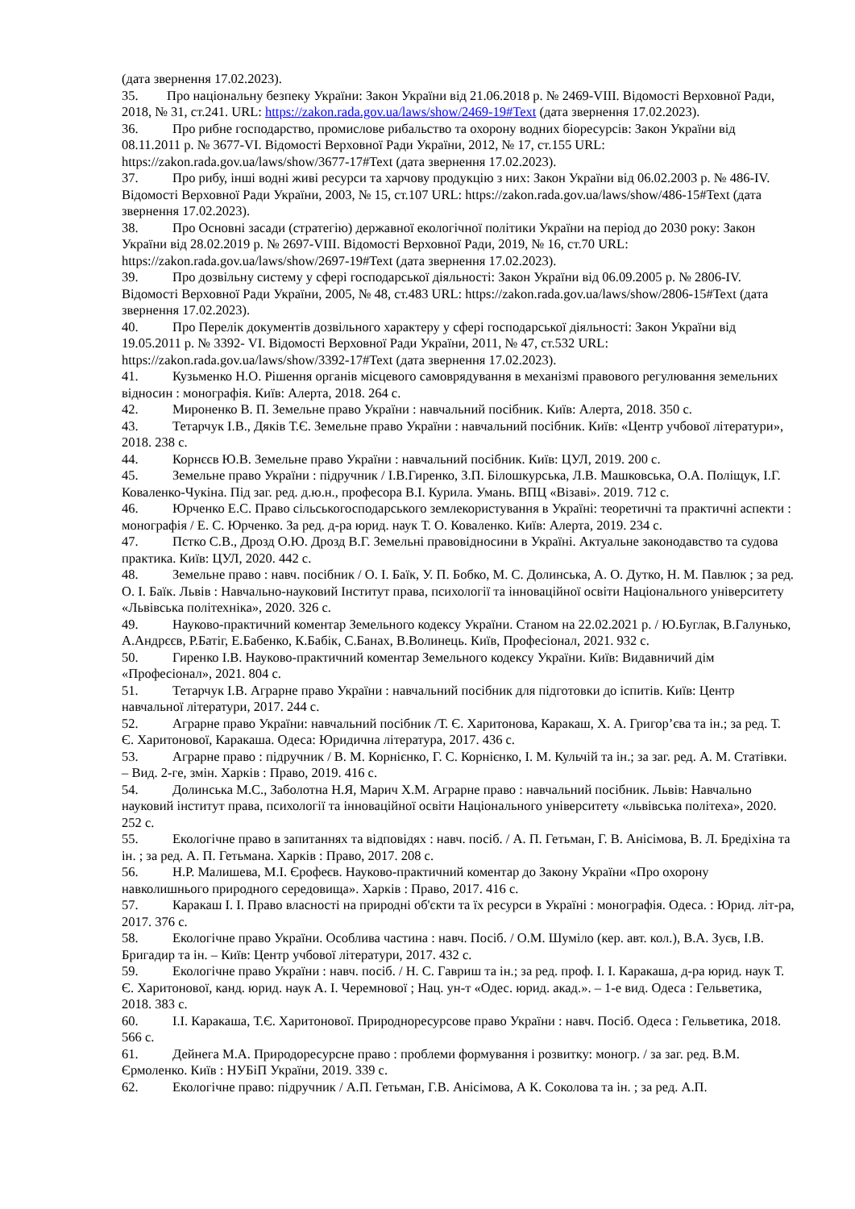(дата звернення 17.02.2023).
35. Про національну безпеку України: Закон України від 21.06.2018 р. № 2469-VIII. Відомості Верховної Ради, 2018, № 31, ст.241. URL: https://zakon.rada.gov.ua/laws/show/2469-19#Text (дата звернення 17.02.2023).
36. Про рибне господарство, промислове рибальство та охорону водних біоресурсів: Закон України від 08.11.2011 р. № 3677-VI. Відомості Верховної Ради України, 2012, № 17, ст.155 URL: https://zakon.rada.gov.ua/laws/show/3677-17#Text (дата звернення 17.02.2023).
37. Про рибу, інші водні живі ресурси та харчову продукцію з них: Закон України від 06.02.2003 р. № 486-IV. Відомості Верховної Ради України, 2003, № 15, ст.107 URL: https://zakon.rada.gov.ua/laws/show/486-15#Text (дата звернення 17.02.2023).
38. Про Основні засади (стратегію) державної екологічної політики України на період до 2030 року: Закон України від 28.02.2019 р. № 2697-VIII. Відомості Верховної Ради, 2019, № 16, ст.70 URL: https://zakon.rada.gov.ua/laws/show/2697-19#Text (дата звернення 17.02.2023).
39. Про дозвільну систему у сфері господарської діяльності: Закон України від 06.09.2005 р. № 2806-IV. Відомості Верховної Ради України, 2005, № 48, ст.483 URL: https://zakon.rada.gov.ua/laws/show/2806-15#Text (дата звернення 17.02.2023).
40. Про Перелік документів дозвільного характеру у сфері господарської діяльності: Закон України від 19.05.2011 р. № 3392- VI. Відомості Верховної Ради України, 2011, № 47, ст.532 URL: https://zakon.rada.gov.ua/laws/show/3392-17#Text (дата звернення 17.02.2023).
41. Кузьменко Н.О. Рішення органів місцевого самоврядування в механізмі правового регулювання земельних відносин : монографія. Київ: Алерта, 2018. 264 с.
42. Мироненко В. П. Земельне право України : навчальний посібник. Київ: Алерта, 2018. 350 с.
43. Тетарчук І.В., Дяків Т.Є. Земельне право України : навчальний посібник. Київ: «Центр учбової літератури», 2018. 238 с.
44. Корнєєв Ю.В. Земельне право України : навчальний посібник. Київ: ЦУЛ, 2019. 200 с.
45. Земельне право України : підручник / І.В.Гиренко, З.П. Білошкурська, Л.В. Машковська, О.А. Поліщук, І.Г. Коваленко-Чукіна. Під заг. ред. д.ю.н., професора В.І. Курила. Умань. ВПЦ «Візаві». 2019. 712 с.
46. Юрченко Е.С. Право сільськогосподарського землекористування в Україні: теоретичні та практичні аспекти : монографія / Е. С. Юрченко. За ред. д-ра юрид. наук Т. О. Коваленко. Київ: Алерта, 2019. 234 с.
47. Пєтко С.В., Дрозд О.Ю. Дрозд В.Г. Земельні правовідносини в Україні. Актуальне законодавство та судова практика. Київ: ЦУЛ, 2020. 442 с.
48. Земельне право : навч. посібник / О. І. Баїк, У. П. Бобко, М. С. Долинська, А. О. Дутко, Н. М. Павлюк ; за ред. О. І. Баїк. Львів : Навчально-науковий Інститут права, психології та інноваційної освіти Національного університету «Львівська політехніка», 2020. 326 с.
49. Науково-практичний коментар Земельного кодексу України. Станом на 22.02.2021 р. / Ю.Буглак, В.Галунько, А.Андрєєв, Р.Батіг, Е.Бабенко, К.Бабік, С.Банах, В.Волинець. Київ, Професіонал, 2021. 932 с.
50. Гиренко І.В. Науково-практичний коментар Земельного кодексу України. Київ: Видавничий дім «Професіонал», 2021. 804 с.
51. Тетарчук І.В. Аграрне право України : навчальний посібник для підготовки до іспитів. Київ: Центр навчальної літератури, 2017. 244 с.
52. Аграрне право України: навчальний посібник /Т. Є. Харитонова, Каракаш, Х. А. Григор’єва та ін.; за ред. Т. Є. Харитонової, Каракаша. Одеса: Юридична література, 2017. 436 с.
53. Аграрне право : підручник / В. М. Корнієнко, Г. С. Корнієнко, І. М. Кульчій та ін.; за заг. ред. А. М. Статівки. – Вид. 2-ге, змін. Харків : Право, 2019. 416 с.
54. Долинська М.С., Заболотна Н.Я, Марич Х.М. Аграрне право : навчальний посібник. Львів: Навчально науковий інститут права, психології та інноваційної освіти Національного університету «львівська політехa», 2020. 252 с.
55. Екологічне право в запитаннях та відповідях : навч. посіб. / А. П. Гетьман, Г. В. Анісімова, В. Л. Бредіхіна та ін. ; за ред. А. П. Гетьмана. Харків : Право, 2017. 208 с.
56. Н.Р. Малишева, М.І. Єрофеєв. Науково-практичний коментар до Закону України «Про охорону навколишнього природного середовища». Харків : Право, 2017. 416 с.
57. Каракаш І. І. Право власності на природні об'єкти та їх ресурси в Україні : монографія. Одеса. : Юрид. літ-ра, 2017. 376 с.
58. Екологічне право України. Особлива частина : навч. Посіб. / О.М. Шуміло (кер. авт. кол.), В.А. Зуєв, І.В. Бригадир та ін. – Київ: Центр учбової літератури, 2017. 432 с.
59. Екологічне право України : навч. посіб. / Н. С. Гавриш та ін.; за ред. проф. І. І. Каракаша, д-ра юрид. наук Т. Є. Харитонової, канд. юрид. наук А. І. Черемнової ; Нац. ун-т «Одес. юрид. акад.». – 1-е вид. Одеса : Гельветика, 2018. 383 с.
60. І.І. Каракаша, Т.Є. Харитонової. Природноресурсове право України : навч. Посіб. Одеса : Гельветика, 2018. 566 с.
61. Дейнега М.А. Природоресурсне право : проблеми формування і розвитку: моногр. / за заг. ред. В.М. Єрмоленко. Київ : НУБіП України, 2019. 339 с.
62. Екологічне право: підручник / А.П. Гетьман, Г.В. Анісімова, А К. Соколова та ін. ; за ред. А.П.